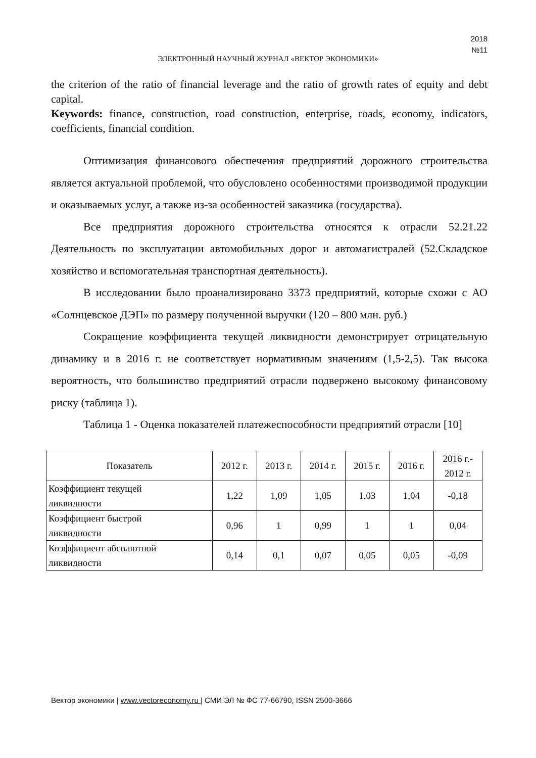2018
№11
ЭЛЕКТРОННЫЙ НАУЧНЫЙ ЖУРНАЛ «ВЕКТОР ЭКОНОМИКИ»
the criterion of the ratio of financial leverage and the ratio of growth rates of equity and debt capital.
Keywords: finance, construction, road construction, enterprise, roads, economy, indicators, coefficients, financial condition.
Оптимизация финансового обеспечения предприятий дорожного строительства является актуальной проблемой, что обусловлено особенностями производимой продукции и оказываемых услуг, а также из-за особенностей заказчика (государства).
Все предприятия дорожного строительства относятся к отрасли 52.21.22 Деятельность по эксплуатации автомобильных дорог и автомагистралей (52.Складское хозяйство и вспомогательная транспортная деятельность).
В исследовании было проанализировано 3373 предприятий, которые схожи с АО «Солнцевское ДЭП» по размеру полученной выручки (120 – 800 млн. руб.)
Сокращение коэффициента текущей ликвидности демонстрирует отрицательную динамику и в 2016 г. не соответствует нормативным значениям (1,5-2,5). Так высока вероятность, что большинство предприятий отрасли подвержено высокому финансовому риску (таблица 1).
Таблица 1 - Оценка показателей платежеспособности предприятий отрасли [10]
| Показатель | 2012 г. | 2013 г. | 2014 г. | 2015 г. | 2016 г. | 2016 г.- 2012 г. |
| --- | --- | --- | --- | --- | --- | --- |
| Коэффициент текущей ликвидности | 1,22 | 1,09 | 1,05 | 1,03 | 1,04 | -0,18 |
| Коэффициент быстрой ликвидности | 0,96 | 1 | 0,99 | 1 | 1 | 0,04 |
| Коэффициент абсолютной ликвидности | 0,14 | 0,1 | 0,07 | 0,05 | 0,05 | -0,09 |
Вектор экономики | www.vectoreconomy.ru | СМИ ЭЛ № ФС 77-66790, ISSN 2500-3666